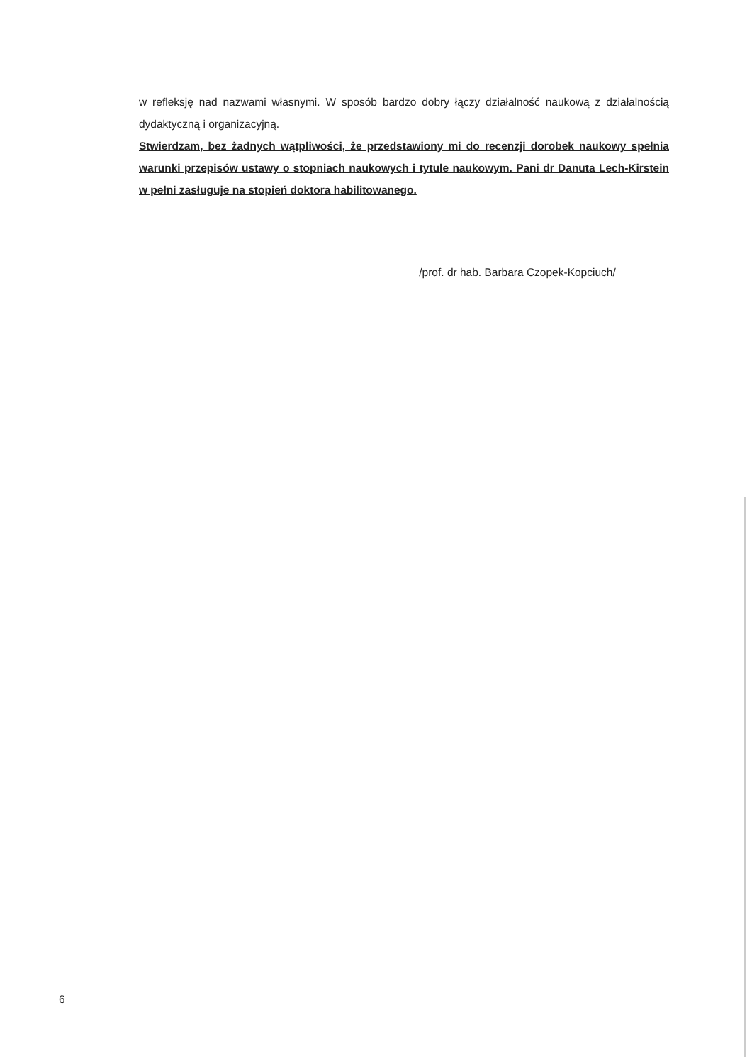w refleksję nad nazwami własnymi. W sposób bardzo dobry łączy działalność naukową z działalnością dydaktyczną i organizacyjną.
Stwierdzam, bez żadnych wątpliwości, że przedstawiony mi do recenzji dorobek naukowy spełnia warunki przepisów ustawy o stopniach naukowych i tytule naukowym. Pani dr Danuta Lech-Kirstein w pełni zasługuje na stopień doktora habilitowanego.
/prof. dr hab. Barbara Czopek-Kopciuch/
6